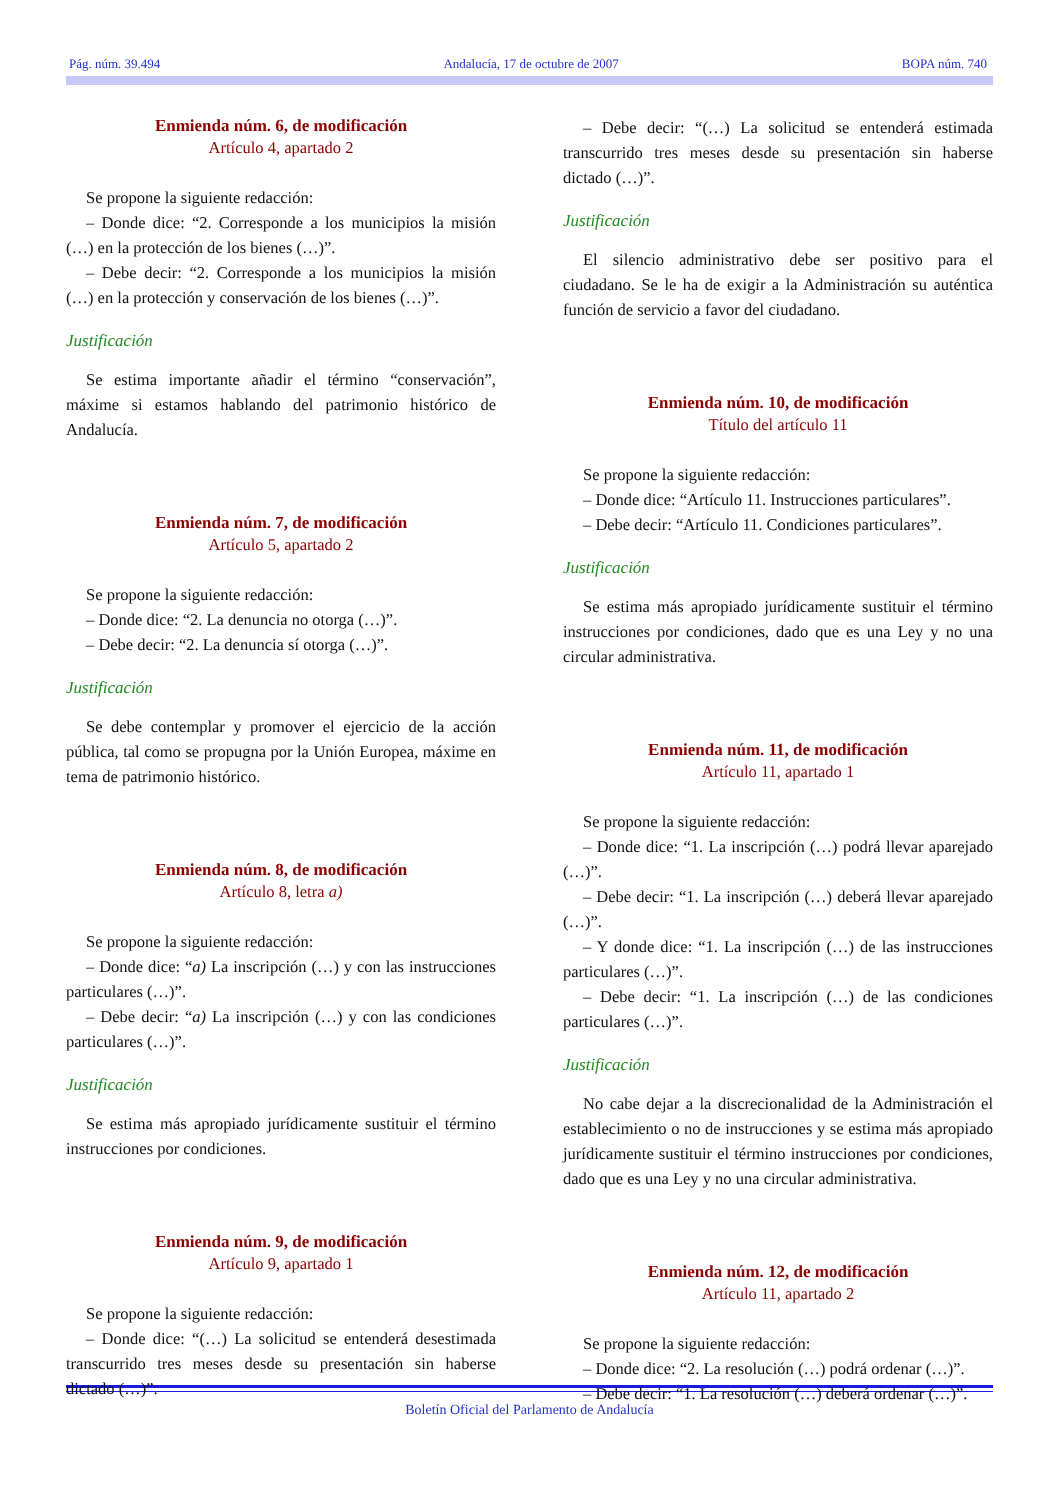Pág. núm. 39.494 Andalucía, 17 de octubre de 2007 BOPA núm. 740
Enmienda núm. 6, de modificación
Artículo 4, apartado 2
Se propone la siguiente redacción:
– Donde dice: “2. Corresponde a los municipios la misión (…) en la protección de los bienes (…)”.
– Debe decir: “2. Corresponde a los municipios la misión (…) en la protección y conservación de los bienes (…)”.
Justificación
Se estima importante añadir el término “conservación”, máxime si estamos hablando del patrimonio histórico de Andalucía.
Enmienda núm. 7, de modificación
Artículo 5, apartado 2
Se propone la siguiente redacción:
– Donde dice: “2. La denuncia no otorga (…)”.
– Debe decir: “2. La denuncia sí otorga (…)”.
Justificación
Se debe contemplar y promover el ejercicio de la acción pública, tal como se propugna por la Unión Europea, máxime en tema de patrimonio histórico.
Enmienda núm. 8, de modificación
Artículo 8, letra a)
Se propone la siguiente redacción:
– Donde dice: “a) La inscripción (…) y con las instrucciones particulares (…)”.
– Debe decir: “a) La inscripción (…) y con las condiciones particulares (…)”.
Justificación
Se estima más apropiado jurídicamente sustituir el término instrucciones por condiciones.
Enmienda núm. 9, de modificación
Artículo 9, apartado 1
Se propone la siguiente redacción:
– Donde dice: “(…) La solicitud se entenderá desestimada transcurrido tres meses desde su presentación sin haberse dictado (…)”.
– Debe decir: “(…) La solicitud se entenderá estimada transcurrido tres meses desde su presentación sin haberse dictado (…)”.
Justificación
El silencio administrativo debe ser positivo para el ciudadano. Se le ha de exigir a la Administración su auténtica función de servicio a favor del ciudadano.
Enmienda núm. 10, de modificación
Título del artículo 11
Se propone la siguiente redacción:
– Donde dice: “Artículo 11. Instrucciones particulares”.
– Debe decir: “Artículo 11. Condiciones particulares”.
Justificación
Se estima más apropiado jurídicamente sustituir el término instrucciones por condiciones, dado que es una Ley y no una circular administrativa.
Enmienda núm. 11, de modificación
Artículo 11, apartado 1
Se propone la siguiente redacción:
– Donde dice: “1. La inscripción (…) podrá llevar aparejado (…)”.
– Debe decir: “1. La inscripción (…) deberá llevar aparejado (…)”.
– Y donde dice: “1. La inscripción (…) de las instrucciones particulares (…)”.
– Debe decir: “1. La inscripción (…) de las condiciones particulares (…)”.
Justificación
No cabe dejar a la discrecionalidad de la Administración el establecimiento o no de instrucciones y se estima más apropiado jurídicamente sustituir el término instrucciones por condiciones, dado que es una Ley y no una circular administrativa.
Enmienda núm. 12, de modificación
Artículo 11, apartado 2
Se propone la siguiente redacción:
– Donde dice: “2. La resolución (…) podrá ordenar (…)”.
– Debe decir: “1. La resolución (…) deberá ordenar (…)”.
Boletín Oficial del Parlamento de Andalucía